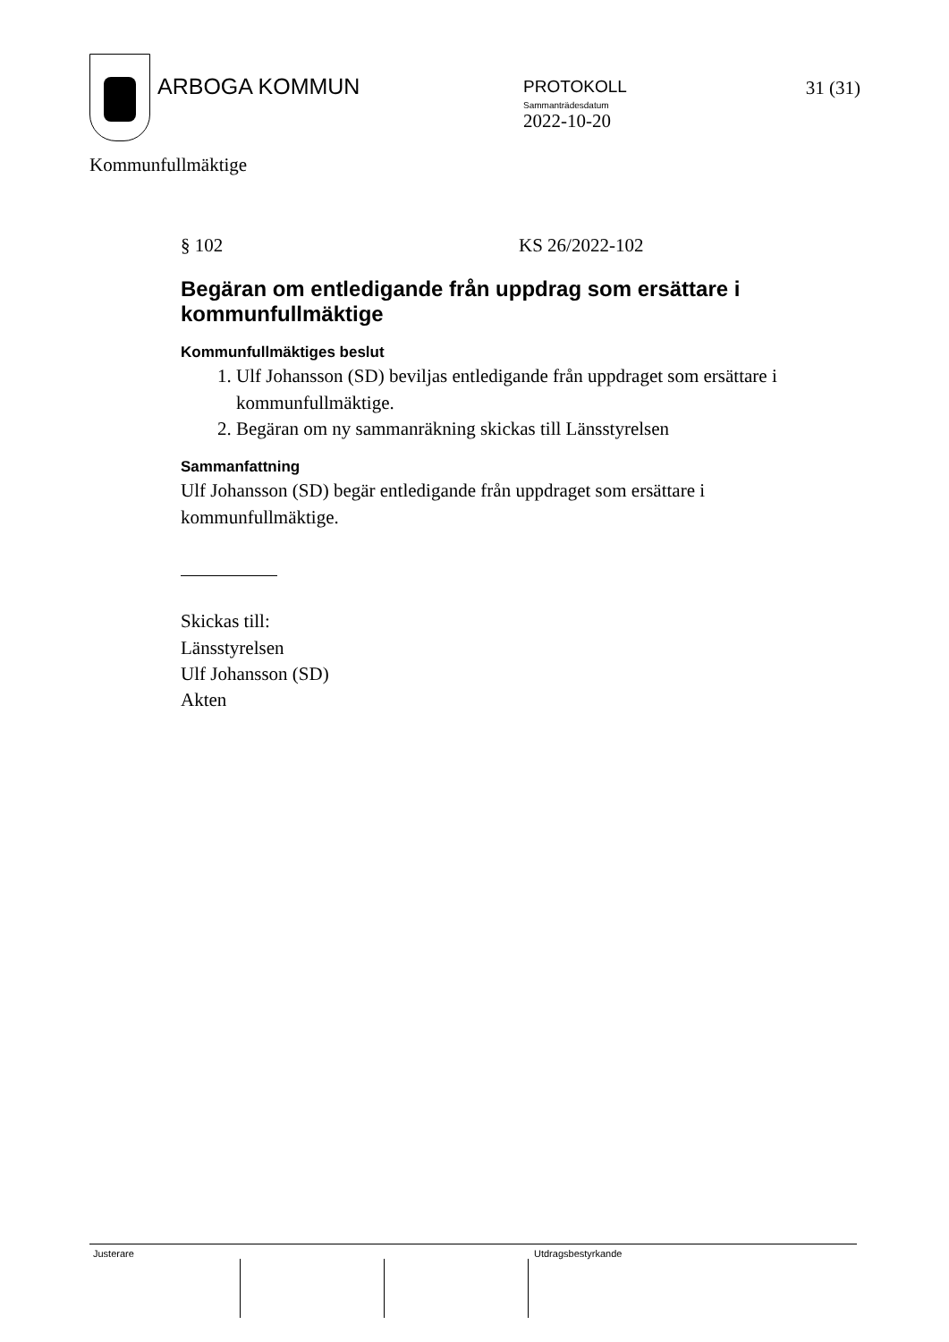ARBOGA KOMMUN
PROTOKOLL
Sammanträdesdatum
2022-10-20
31 (31)
Kommunfullmäktige
§ 102 KS 26/2022-102
Begäran om entledigande från uppdrag som ersättare i kommunfullmäktige
Kommunfullmäktiges beslut
1. Ulf Johansson (SD) beviljas entledigande från uppdraget som ersättare i kommunfullmäktige.
2. Begäran om ny sammanräkning skickas till Länsstyrelsen
Sammanfattning
Ulf Johansson (SD) begär entledigande från uppdraget som ersättare i kommunfullmäktige.
Skickas till:
Länsstyrelsen
Ulf Johansson (SD)
Akten
Justerare Utdragsbestyrkande